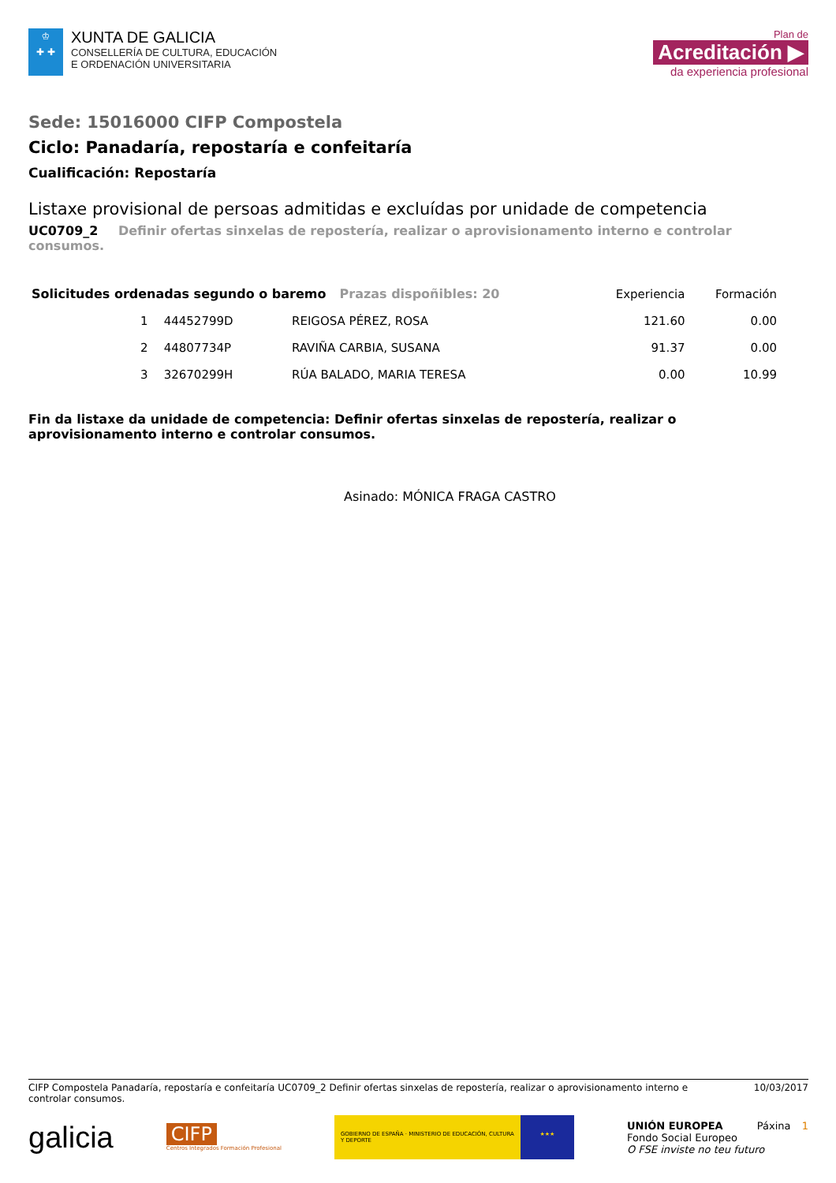♔
✚ ✚
XUNTA DE GALICIA
CONSELLERÍA DE CULTURA, EDUCACIÓN
E ORDENACIÓN UNIVERSITARIA
Plan de
Acreditación ▶
da experiencia profesional
Sede: 15016000 CIFP Compostela
Ciclo: Panadaría, repostaría e confeitaría
Cualificación: Repostaría
Listaxe provisional de persoas admitidas e excluídas por unidade de competencia
UC0709_2 Definir ofertas sinxelas de repostería, realizar o aprovisionamento interno e controlar consumos.
| Solicitudes ordenadas segundo o baremo Prazas dispoñibles: 20 | | | | Experiencia | Formación |
| --- | --- | --- | --- | --- | --- |
| | 1 | 44452799D | REIGOSA PÉREZ, ROSA | 121.60 | 0.00 |
| | 2 | 44807734P | RAVIÑA CARBIA, SUSANA | 91.37 | 0.00 |
| | 3 | 32670299H | RÚA BALADO, MARIA TERESA | 0.00 | 10.99 |
Fin da listaxe da unidade de competencia: Definir ofertas sinxelas de repostería, realizar o aprovisionamento interno e controlar consumos.
Asinado: MÓNICA FRAGA CASTRO
CIFP Compostela Panadaría, repostaría e confeitaría UC0709_2 Definir ofertas sinxelas de repostería, realizar o aprovisionamento interno e controlar consumos.
10/03/2017
galicia
CIFP
Centros Integrados Formación Profesional
GOBIERNO DE ESPAÑA · MINISTERIO DE EDUCACIÓN, CULTURA Y DEPORTE
★★★
UNIÓN EUROPEA Páxina 1
Fondo Social Europeo
O FSE inviste no teu futuro